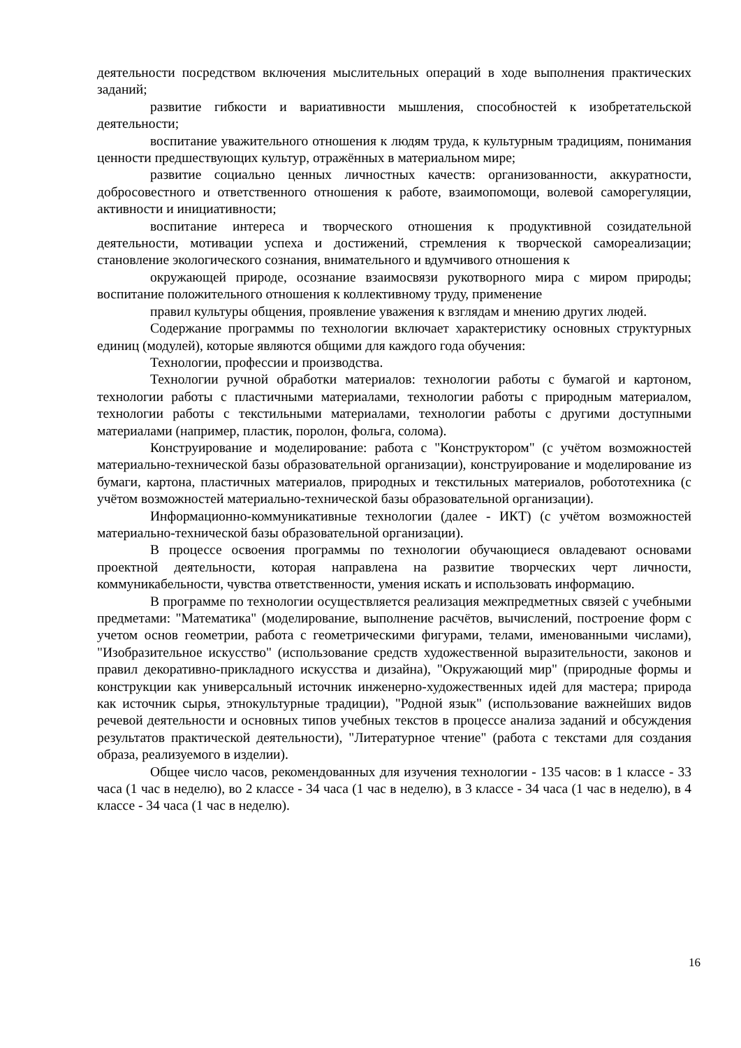деятельности посредством включения мыслительных операций в ходе выполнения практических заданий;
развитие гибкости и вариативности мышления, способностей к изобретательской деятельности;
воспитание уважительного отношения к людям труда, к культурным традициям, понимания ценности предшествующих культур, отражённых в материальном мире;
развитие социально ценных личностных качеств: организованности, аккуратности, добросовестного и ответственного отношения к работе, взаимопомощи, волевой саморегуляции, активности и инициативности;
воспитание интереса и творческого отношения к продуктивной созидательной деятельности, мотивации успеха и достижений, стремления к творческой самореализации; становление экологического сознания, внимательного и вдумчивого отношения к
окружающей природе, осознание взаимосвязи рукотворного мира с миром природы; воспитание положительного отношения к коллективному труду, применение
правил культуры общения, проявление уважения к взглядам и мнению других людей.
Содержание программы по технологии включает характеристику основных структурных единиц (модулей), которые являются общими для каждого года обучения:
Технологии, профессии и производства.
Технологии ручной обработки материалов: технологии работы с бумагой и картоном, технологии работы с пластичными материалами, технологии работы с природным материалом, технологии работы с текстильными материалами, технологии работы с другими доступными материалами (например, пластик, поролон, фольга, солома).
Конструирование и моделирование: работа с "Конструктором" (с учётом возможностей материально-технической базы образовательной организации), конструирование и моделирование из бумаги, картона, пластичных материалов, природных и текстильных материалов, робототехника (с учётом возможностей материально-технической базы образовательной организации).
Информационно-коммуникативные технологии (далее - ИКТ) (с учётом возможностей материально-технической базы образовательной организации).
В процессе освоения программы по технологии обучающиеся овладевают основами проектной деятельности, которая направлена на развитие творческих черт личности, коммуникабельности, чувства ответственности, умения искать и использовать информацию.
В программе по технологии осуществляется реализация межпредметных связей с учебными предметами: "Математика" (моделирование, выполнение расчётов, вычислений, построение форм с учетом основ геометрии, работа с геометрическими фигурами, телами, именованными числами), "Изобразительное искусство" (использование средств художественной выразительности, законов и правил декоративно-прикладного искусства и дизайна), "Окружающий мир" (природные формы и конструкции как универсальный источник инженерно-художественных идей для мастера; природа как источник сырья, этнокультурные традиции), "Родной язык" (использование важнейших видов речевой деятельности и основных типов учебных текстов в процессе анализа заданий и обсуждения результатов практической деятельности), "Литературное чтение" (работа с текстами для создания образа, реализуемого в изделии).
Общее число часов, рекомендованных для изучения технологии - 135 часов: в 1 классе - 33 часа (1 час в неделю), во 2 классе - 34 часа (1 час в неделю), в 3 классе - 34 часа (1 час в неделю), в 4 классе - 34 часа (1 час в неделю).
16